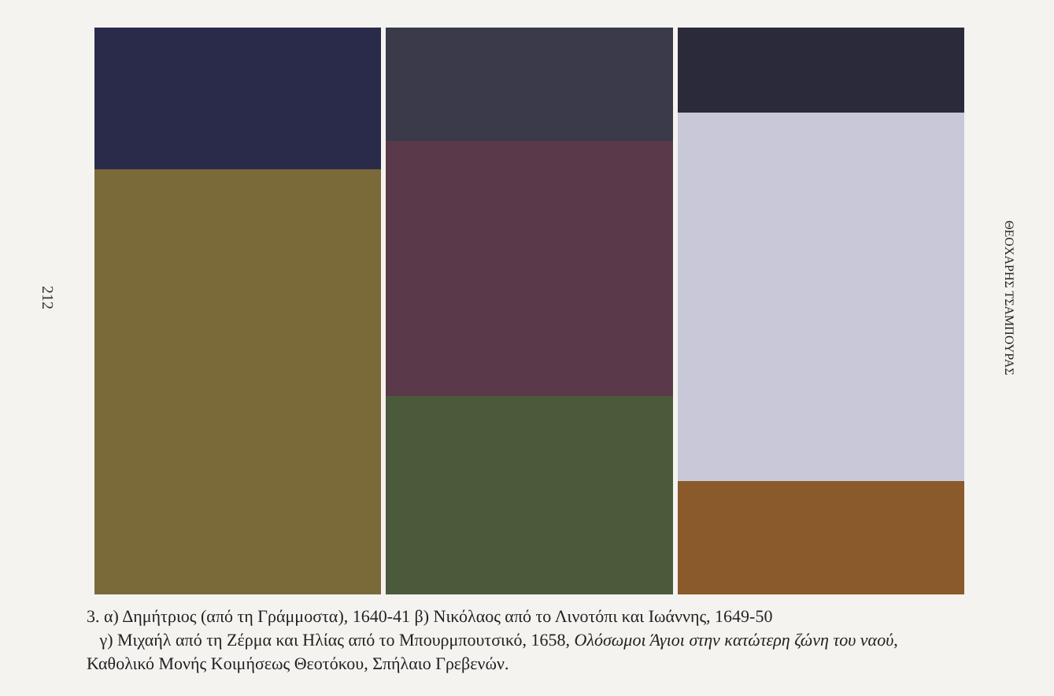212
ΘΕΟΧΑΡΗΣ ΤΣΑΜΠΟΥΡΑΣ
3. α) Δημήτριος (από τη Γράμμοστα), 1640-41 β) Νικόλαος από το Λινοτόπι και Ιωάννης, 1649-50
γ) Μιχαήλ από τη Ζέρμα και Ηλίας από το Μπουρμπουτσικό, 1658, Ολόσωμοι Άγιοι στην κατώτερη ζώνη του ναού, Καθολικό Μονής Κοιμήσεως Θεοτόκου, Σπήλαιο Γρεβενών.